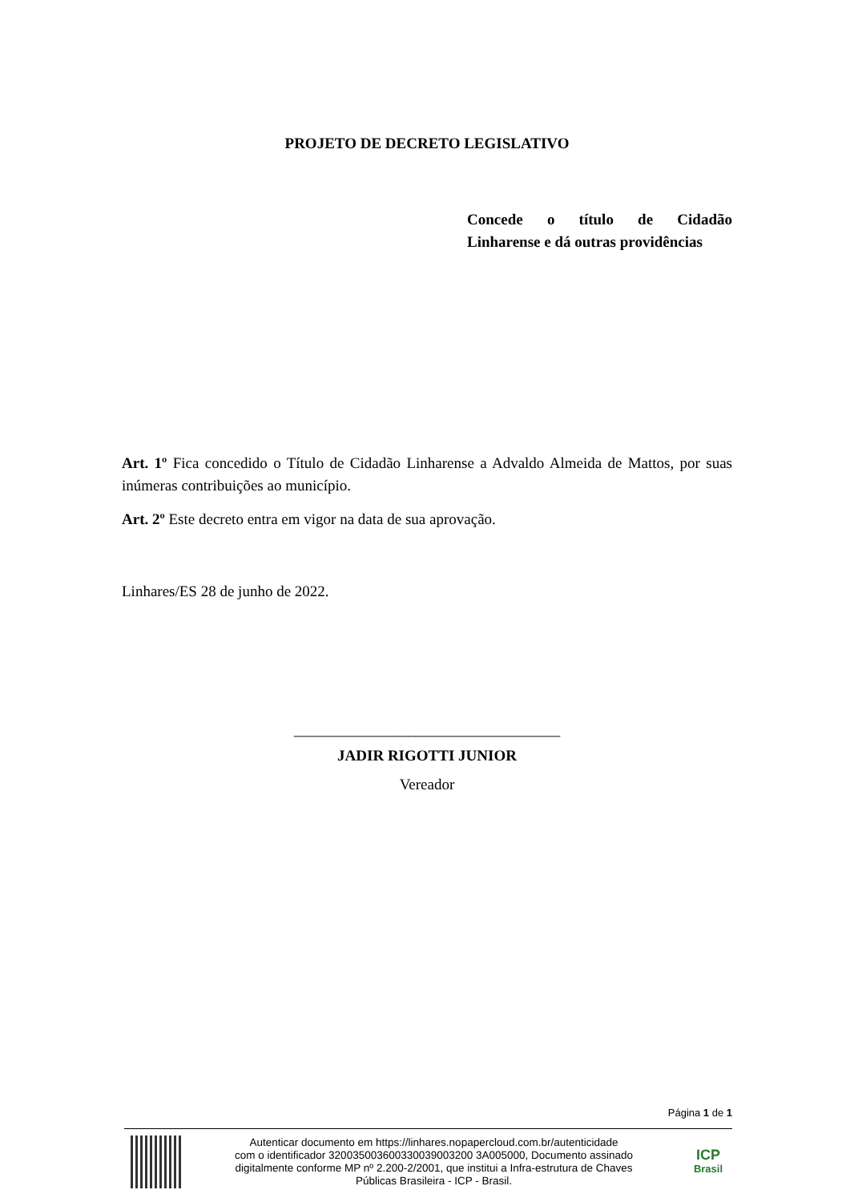PROJETO DE DECRETO LEGISLATIVO
Concede o título de Cidadão
Linharense e dá outras providências
Art. 1º Fica concedido o Título de Cidadão Linharense a Advaldo Almeida de Mattos, por suas inúmeras contribuições ao município.
Art. 2º Este decreto entra em vigor na data de sua aprovação.
Linhares/ES 28 de junho de 2022.
___________________________________
JADIR RIGOTTI JUNIOR
Vereador
Página 1 de 1
Autenticar documento em https://linhares.nopapercloud.com.br/autenticidade
com o identificador 320035003600330039003200 3A005000, Documento assinado
digitalmente conforme MP nº 2.200-2/2001, que institui a Infra-estrutura de Chaves
Públicas Brasileira - ICP - Brasil.
ICP
Brasil